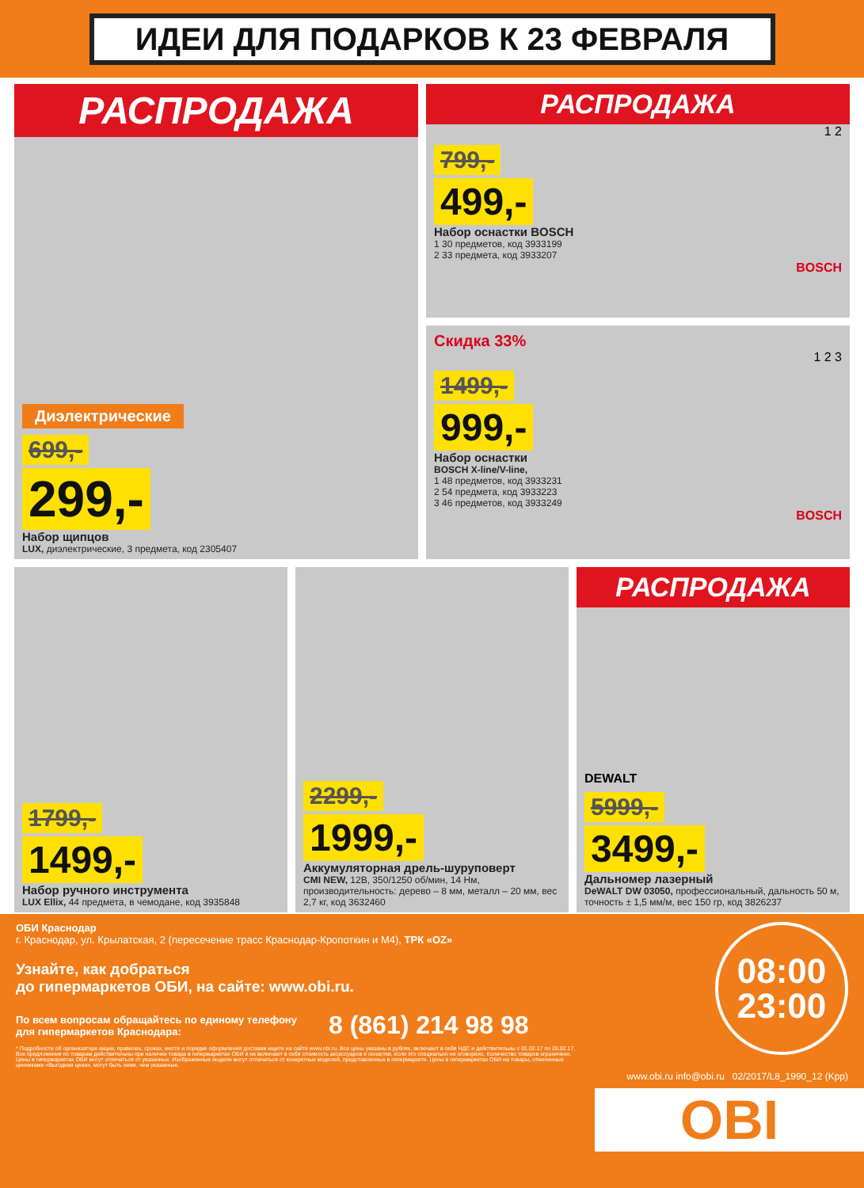ИДЕИ ДЛЯ ПОДАРКОВ К 23 ФЕВРАЛЯ
РАСПРОДАЖА
Диэлектрические
699,-
299,-
Набор щипцов
LUX, диэлектрические, 3 предмета, код 2305407
РАСПРОДАЖА
1 2
799,-
499,-
Набор оснастки BOSCH
1 30 предметов, код 3933199
2 33 предмета, код 3933207
BOSCH
Скидка 33%
1 2 3
1499,-
999,-
Набор оснастки
BOSCH X-line/V-line,
1 48 предметов, код 3933231
2 54 предмета, код 3933223
3 46 предметов, код 3933249
BOSCH
1799,-
1499,-
Набор ручного инструмента
LUX Ellix, 44 предмета, в чемодане, код 3935848
2299,-
1999,-
Аккумуляторная дрель-шуруповерт
CMI NEW, 12В, 350/1250 об/мин, 14 Нм, производительность: дерево – 8 мм, металл – 20 мм, вес 2,7 кг, код 3632460
РАСПРОДАЖА
DEWALT
5999,-
3499,-
Дальномер лазерный
DeWALT DW 03050, профессиональный, дальность 50 м, точность ± 1,5 мм/м, вес 150 гр, код 3826237
ОБИ Краснодар
г. Краснодар, ул. Крылатская, 2 (пересечение трасс Краснодар-Кропоткин и М4), ТРК «OZ»
Узнайте, как добраться
до гипермаркетов ОБИ, на сайте: www.obi.ru.
По всем вопросам обращайтесь по единому телефону
для гипермаркетов Краснодара: 8 (861) 214 98 98
* Подробности об организаторе акции, правилах, сроках, месте и порядке оформления доставки ищите на сайте www.obi.ru. Все цены указаны в рублях, включают в себя НДС и действительны с 01.02.17 по 28.02.17. Все предложения по товарам действительны при наличии товара в гипермаркетах ОБИ и не включают в себя стоимость аксессуаров и оснастки, если это специально не оговорено. Количество товаров ограничено. Цены в гипермаркетах ОБИ могут отличаться от указанных. Изображенные модели могут отличаться от конкретных моделей, представленных в гипермаркете. Цены в гипермаркетах ОБИ на товары, отмеченные ценниками «Выгодная цена», могут быть ниже, чем указанные.
08:00
23:00
www.obi.ru info@obi.ru 02/2017/L8_1990_12 (Kpp)
OBI